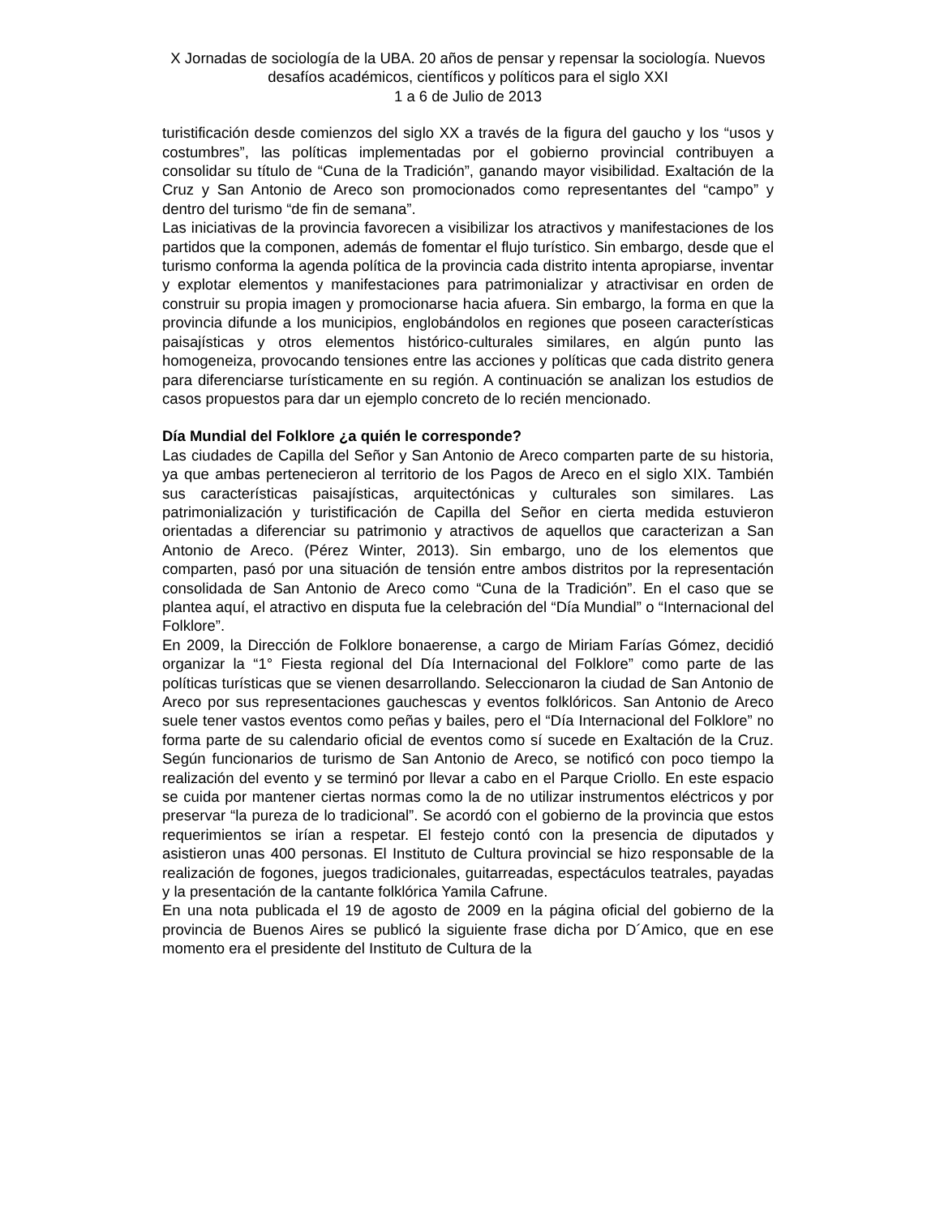X Jornadas de sociología de la UBA. 20 años de pensar y repensar la sociología. Nuevos desafíos académicos, científicos y políticos para el siglo XXI
1 a 6 de Julio de 2013
turistificación desde comienzos del siglo XX a través de la figura del gaucho y los “usos y costumbres”, las políticas implementadas por el gobierno provincial contribuyen a consolidar su título de “Cuna de la Tradición”, ganando mayor visibilidad. Exaltación de la Cruz y San Antonio de Areco son promocionados como representantes del “campo” y dentro del turismo “de fin de semana”.
Las iniciativas de la provincia favorecen a visibilizar los atractivos y manifestaciones de los partidos que la componen, además de fomentar el flujo turístico. Sin embargo, desde que el turismo conforma la agenda política de la provincia cada distrito intenta apropiarse, inventar y explotar elementos y manifestaciones para patrimonializar y atractivisar en orden de construir su propia imagen y promocionarse hacia afuera. Sin embargo, la forma en que la provincia difunde a los municipios, englobándolos en regiones que poseen características paisajísticas y otros elementos histórico-culturales similares, en algún punto las homogeneiza, provocando tensiones entre las acciones y políticas que cada distrito genera para diferenciarse turísticamente en su región. A continuación se analizan los estudios de casos propuestos para dar un ejemplo concreto de lo recién mencionado.
Día Mundial del Folklore ¿a quién le corresponde?
Las ciudades de Capilla del Señor y San Antonio de Areco comparten parte de su historia, ya que ambas pertenecieron al territorio de los Pagos de Areco en el siglo XIX. También sus características paisajísticas, arquitectónicas y culturales son similares. Las patrimonialización y turistificación de Capilla del Señor en cierta medida estuvieron orientadas a diferenciar su patrimonio y atractivos de aquellos que caracterizan a San Antonio de Areco. (Pérez Winter, 2013). Sin embargo, uno de los elementos que comparten, pasó por una situación de tensión entre ambos distritos por la representación consolidada de San Antonio de Areco como “Cuna de la Tradición”. En el caso que se plantea aquí, el atractivo en disputa fue la celebración del “Día Mundial” o “Internacional del Folklore”.
En 2009, la Dirección de Folklore bonaerense, a cargo de Miriam Farías Gómez, decidió organizar la “1° Fiesta regional del Día Internacional del Folklore” como parte de las políticas turísticas que se vienen desarrollando. Seleccionaron la ciudad de San Antonio de Areco por sus representaciones gauchescas y eventos folklóricos. San Antonio de Areco suele tener vastos eventos como peñas y bailes, pero el “Día Internacional del Folklore” no forma parte de su calendario oficial de eventos como sí sucede en Exaltación de la Cruz. Según funcionarios de turismo de San Antonio de Areco, se notificó con poco tiempo la realización del evento y se terminó por llevar a cabo en el Parque Criollo. En este espacio se cuida por mantener ciertas normas como la de no utilizar instrumentos eléctricos y por preservar “la pureza de lo tradicional”. Se acordó con el gobierno de la provincia que estos requerimientos se irían a respetar. El festejo contó con la presencia de diputados y asistieron unas 400 personas. El Instituto de Cultura provincial se hizo responsable de la realización de fogones, juegos tradicionales, guitarreadas, espectáculos teatrales, payadas y la presentación de la cantante folklórica Yamila Cafrune.
En una nota publicada el 19 de agosto de 2009 en la página oficial del gobierno de la provincia de Buenos Aires se publicó la siguiente frase dicha por D´Amico, que en ese momento era el presidente del Instituto de Cultura de la